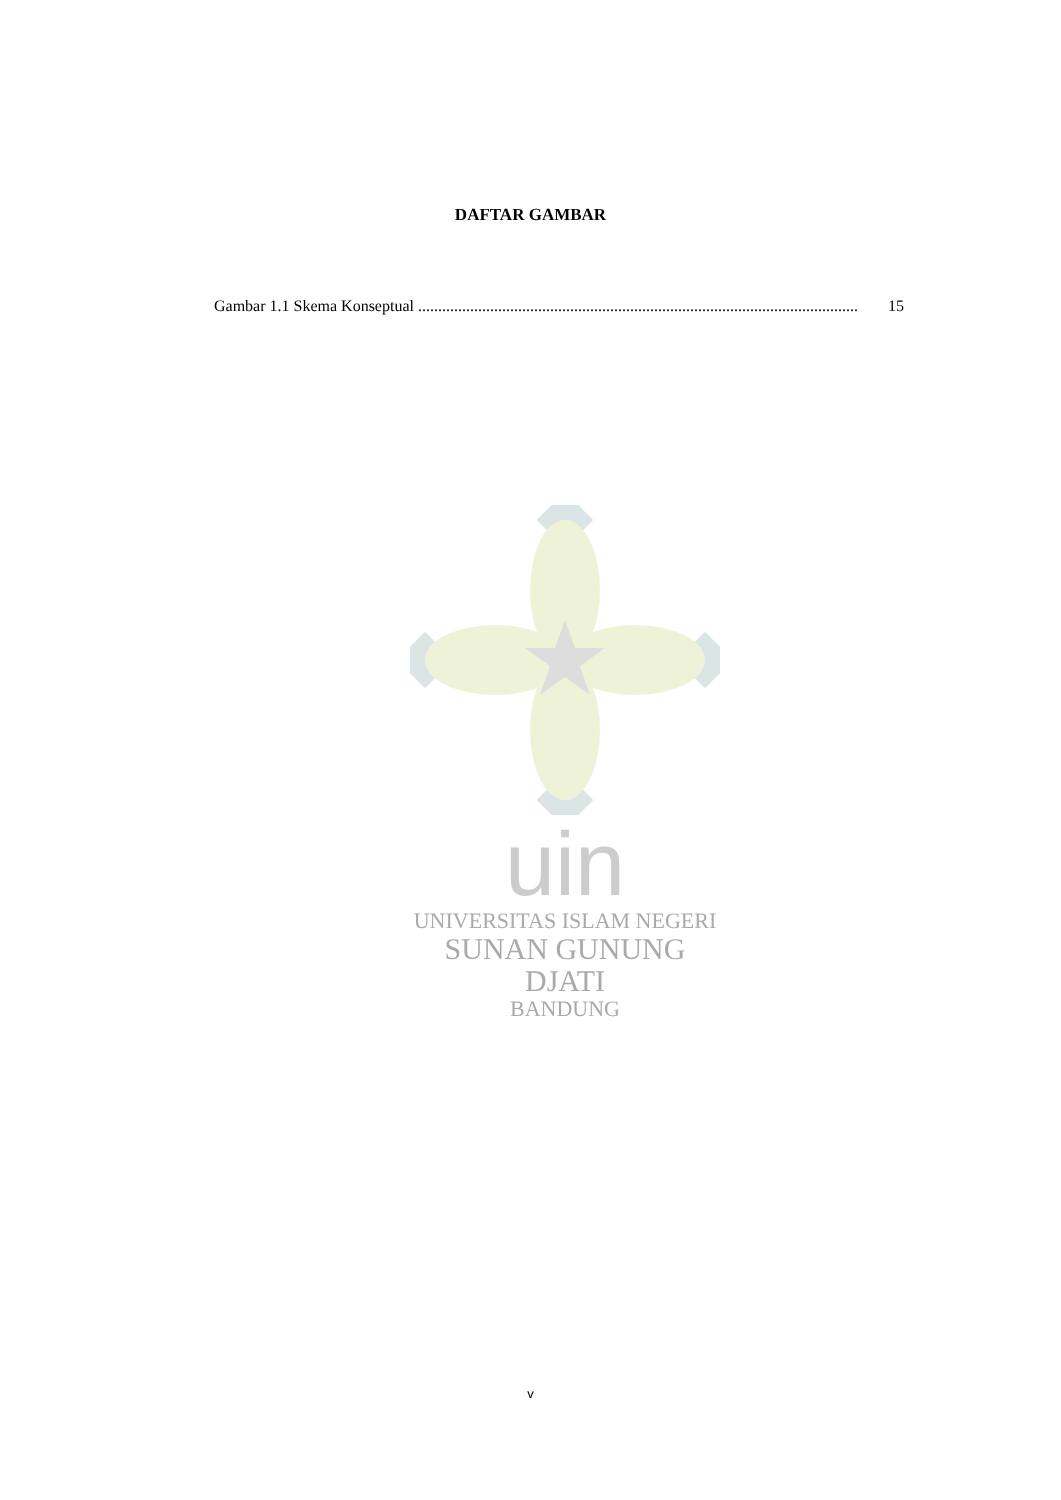DAFTAR GAMBAR
Gambar 1.1 Skema Konseptual .............................................................................................................. 15
uin
UNIVERSITAS ISLAM NEGERI
SUNAN GUNUNG DJATI
BANDUNG
v